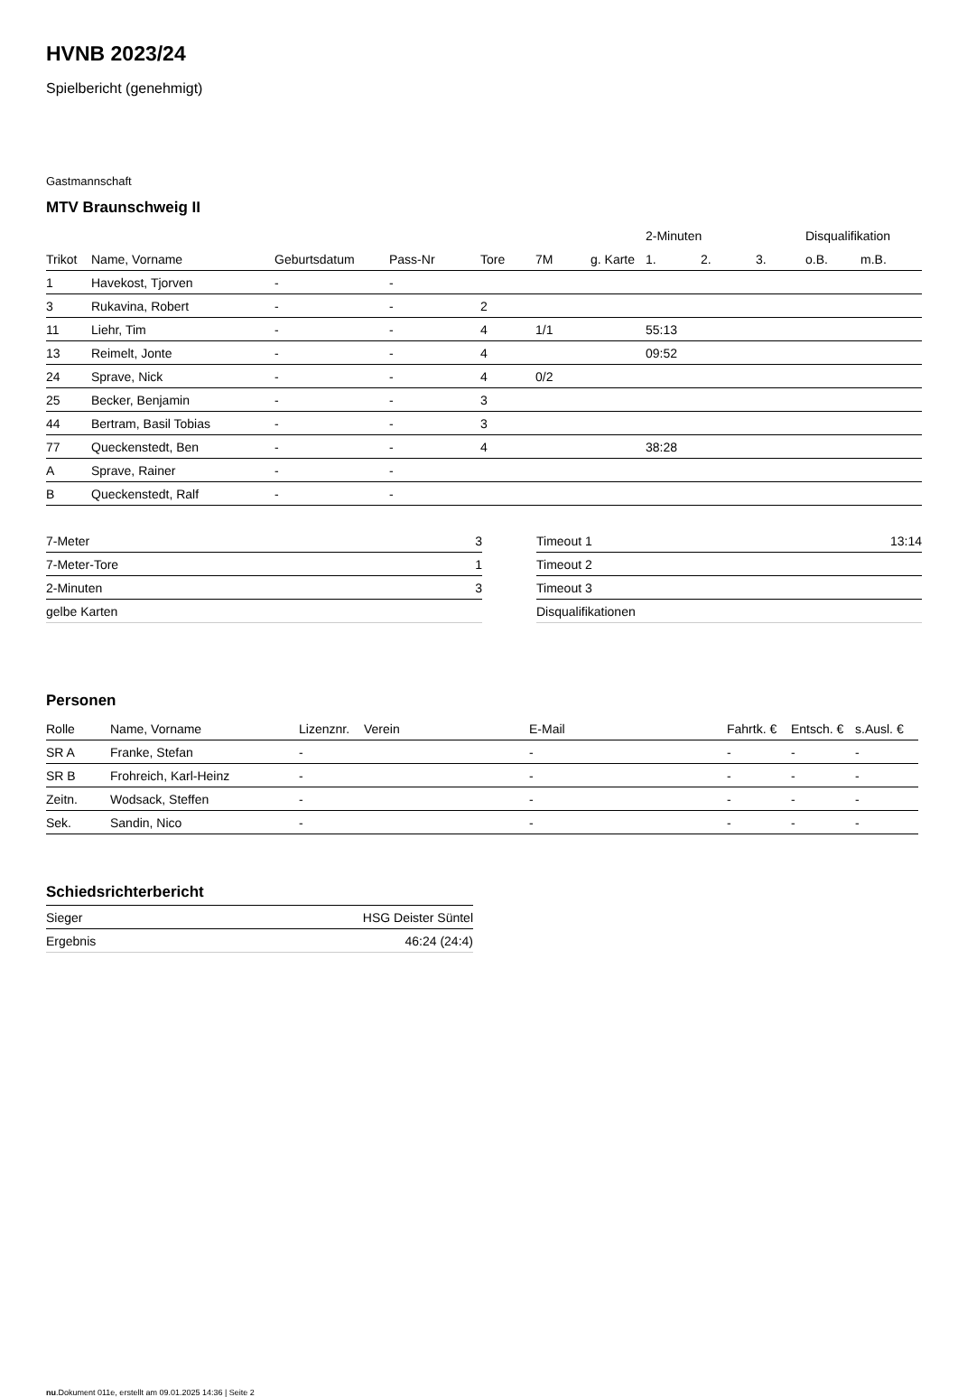HVNB 2023/24
Spielbericht (genehmigt)
Gastmannschaft
MTV Braunschweig II
| | | | | | | | 2-Minuten | | | Disqualifikation | |
| --- | --- | --- | --- | --- | --- | --- | --- | --- | --- | --- | --- |
| Trikot | Name, Vorname | Geburtsdatum | Pass-Nr | Tore | 7M | g. Karte | 1. | 2. | 3. | o.B. | m.B. |
| 1 | Havekost, Tjorven | - | - | | | | | | | | |
| 3 | Rukavina, Robert | - | - | 2 | | | | | | | |
| 11 | Liehr, Tim | - | - | 4 | 1/1 | | 55:13 | | | | |
| 13 | Reimelt, Jonte | - | - | 4 | | | 09:52 | | | | |
| 24 | Sprave, Nick | - | - | 4 | 0/2 | | | | | | |
| 25 | Becker, Benjamin | - | - | 3 | | | | | | | |
| 44 | Bertram, Basil Tobias | - | - | 3 | | | | | | | |
| 77 | Queckenstedt, Ben | - | - | 4 | | | 38:28 | | | | |
| A | Sprave, Rainer | - | - | | | | | | | | |
| B | Queckenstedt, Ralf | - | - | | | | | | | | |
| 7-Meter | 3 |
| 7-Meter-Tore | 1 |
| 2-Minuten | 3 |
| gelbe Karten | |
| Timeout 1 | 13:14 |
| Timeout 2 | |
| Timeout 3 | |
| Disqualifikationen | |
Personen
| Rolle | Name, Vorname | Lizenznr. | Verein | E-Mail | Fahrtk. € | Entsch. € | s.Ausl. € |
| --- | --- | --- | --- | --- | --- | --- | --- |
| SR A | Franke, Stefan | - | | - | - | - | - |
| SR B | Frohreich, Karl-Heinz | - | | - | - | - | - |
| Zeitn. | Wodsack, Steffen | - | | - | - | - | - |
| Sek. | Sandin, Nico | - | | - | - | - | - |
Schiedsrichterbericht
| Sieger | HSG Deister Süntel |
| Ergebnis | 46:24 (24:4) |
nu.Dokument 011e, erstellt am 09.01.2025 14:36 | Seite 2